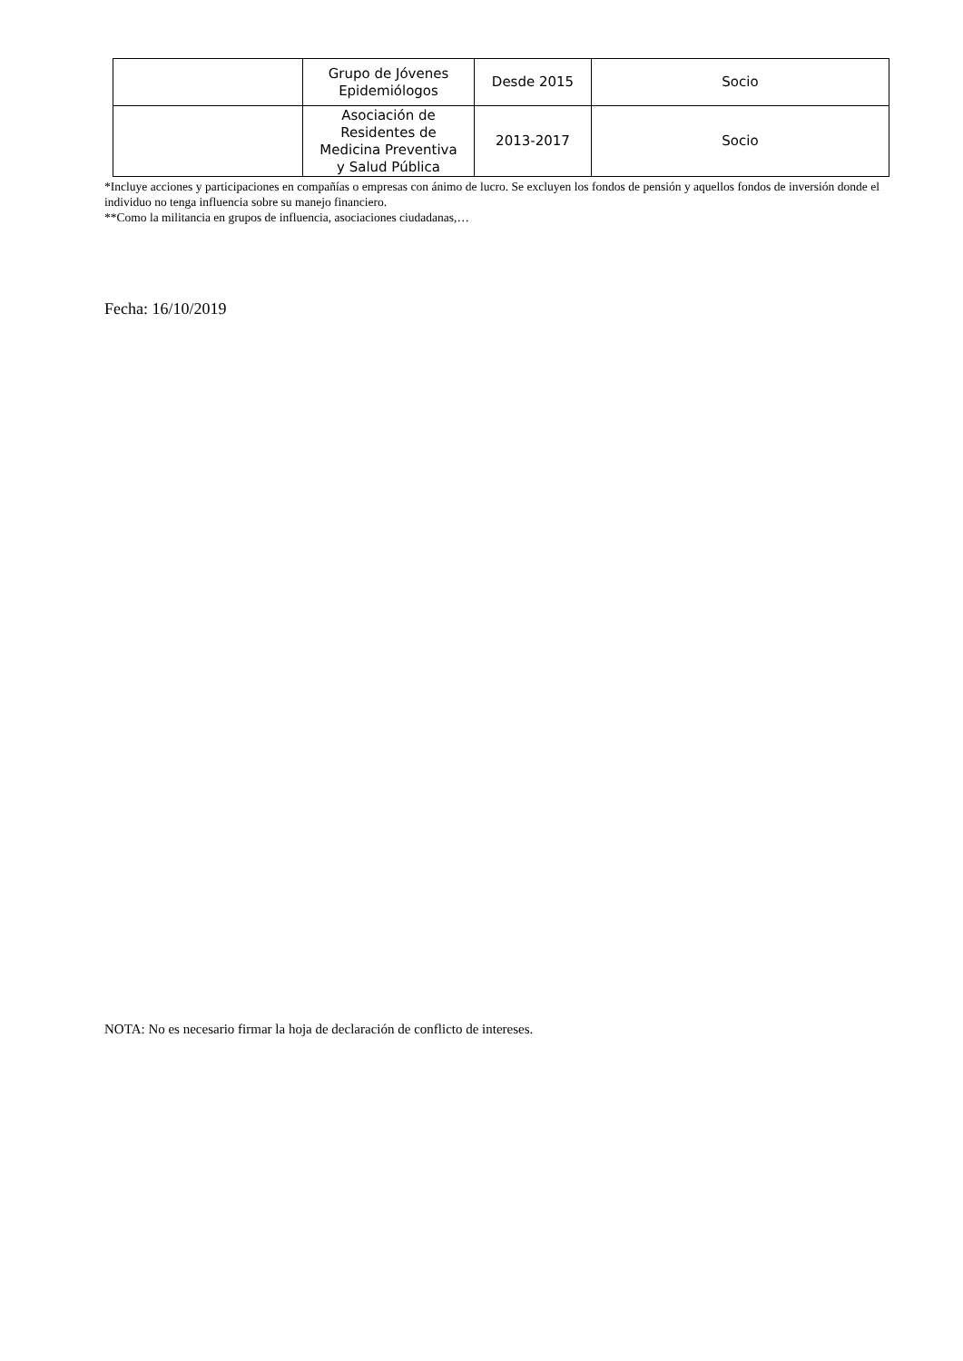| | Grupo de Jóvenes Epidemiólogos | Desde 2015 | Socio |
| | Asociación de Residentes de Medicina Preventiva y Salud Pública | 2013-2017 | Socio |
*Incluye acciones y participaciones en compañías o empresas con ánimo de lucro. Se excluyen los fondos de pensión y aquellos fondos de inversión donde el individuo no tenga influencia sobre su manejo financiero.
**Como la militancia en grupos de influencia, asociaciones ciudadanas,…
Fecha: 16/10/2019
NOTA: No es necesario firmar la hoja de declaración de conflicto de intereses.